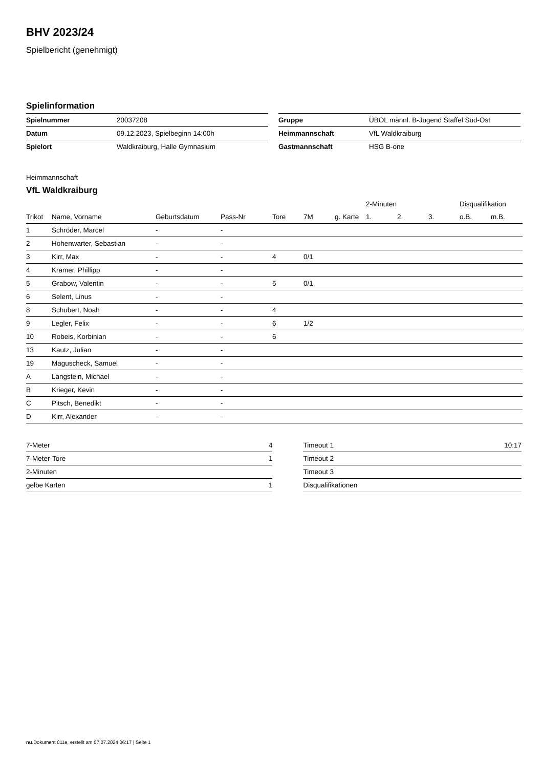BHV 2023/24
Spielbericht (genehmigt)
Spielinformation
| Spielnummer | 20037208 |
| Datum | 09.12.2023, Spielbeginn 14:00h |
| Spielort | Waldkraiburg, Halle Gymnasium |
| Gruppe | ÜBOL männl. B-Jugend Staffel Süd-Ost |
| Heimmannschaft | VfL Waldkraiburg |
| Gastmannschaft | HSG B-one |
Heimmannschaft
VfL Waldkraiburg
| | | | | | | | 2-Minuten | | | Disqualifikation | |
| --- | --- | --- | --- | --- | --- | --- | --- | --- | --- | --- | --- |
| Trikot | Name, Vorname | Geburtsdatum | Pass-Nr | Tore | 7M | g. Karte | 1. | 2. | 3. | o.B. | m.B. |
| 1 | Schröder, Marcel | - | - | | | | | | | | |
| 2 | Hohenwarter, Sebastian | - | - | | | | | | | | |
| 3 | Kirr, Max | - | - | 4 | 0/1 | | | | | | |
| 4 | Kramer, Phillipp | - | - | | | | | | | | |
| 5 | Grabow, Valentin | - | - | 5 | 0/1 | | | | | | |
| 6 | Selent, Linus | - | - | | | | | | | | |
| 8 | Schubert, Noah | - | - | 4 | | | | | | | |
| 9 | Legler, Felix | - | - | 6 | 1/2 | | | | | | |
| 10 | Robeis, Korbinian | - | - | 6 | | | | | | | |
| 13 | Kautz, Julian | - | - | | | | | | | | |
| 19 | Maguscheck, Samuel | - | - | | | | | | | | |
| A | Langstein, Michael | - | - | | | | | | | | |
| B | Krieger, Kevin | - | - | | | | | | | | |
| C | Pitsch, Benedikt | - | - | | | | | | | | |
| D | Kirr, Alexander | - | - | | | | | | | | |
| 7-Meter | 4 |
| 7-Meter-Tore | 1 |
| 2-Minuten | |
| gelbe Karten | 1 |
| Timeout 1 | 10:17 |
| Timeout 2 | |
| Timeout 3 | |
| Disqualifikationen | |
nu.Dokument 011e, erstellt am 07.07.2024 06:17 | Seite 1